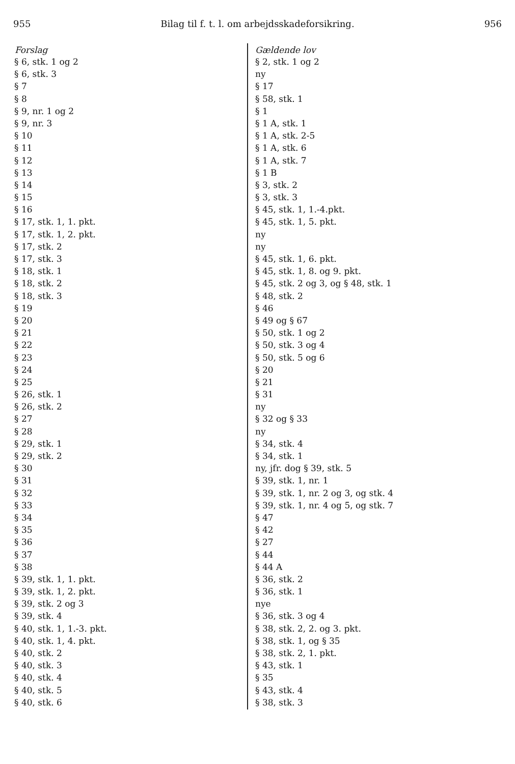955 Bilag til f. t. l. om arbejdsskadeforsikring. 956
| Forslag | Gældende lov |
| --- | --- |
| § 6, stk. 1 og 2 | § 2, stk. 1 og 2 |
| § 6, stk. 3 | ny |
| § 7 | § 17 |
| § 8 | § 58, stk. 1 |
| § 9, nr. 1 og 2 | § 1 |
| § 9, nr. 3 | § 1 A, stk. 1 |
| § 10 | § 1 A, stk. 2-5 |
| § 11 | § 1 A, stk. 6 |
| § 12 | § 1 A, stk. 7 |
| § 13 | § 1 B |
| § 14 | § 3, stk. 2 |
| § 15 | § 3, stk. 3 |
| § 16 | § 45, stk. 1, 1.-4.pkt. |
| § 17, stk. 1, 1. pkt. | § 45, stk. 1, 5. pkt. |
| § 17, stk. 1, 2. pkt. | ny |
| § 17, stk. 2 | ny |
| § 17, stk. 3 | § 45, stk. 1, 6. pkt. |
| § 18, stk. 1 | § 45, stk. 1, 8. og 9. pkt. |
| § 18, stk. 2 | § 45, stk. 2 og 3, og § 48, stk. 1 |
| § 18, stk. 3 | § 48, stk. 2 |
| § 19 | § 46 |
| § 20 | § 49 og § 67 |
| § 21 | § 50, stk. 1 og 2 |
| § 22 | § 50, stk. 3 og 4 |
| § 23 | § 50, stk. 5 og 6 |
| § 24 | § 20 |
| § 25 | § 21 |
| § 26, stk. 1 | § 31 |
| § 26, stk. 2 | ny |
| § 27 | § 32 og § 33 |
| § 28 | ny |
| § 29, stk. 1 | § 34, stk. 4 |
| § 29, stk. 2 | § 34, stk. 1 |
| § 30 | ny, jfr. dog § 39, stk. 5 |
| § 31 | § 39, stk. 1, nr. 1 |
| § 32 | § 39, stk. 1, nr. 2 og 3, og stk. 4 |
| § 33 | § 39, stk. 1, nr. 4 og 5, og stk. 7 |
| § 34 | § 47 |
| § 35 | § 42 |
| § 36 | § 27 |
| § 37 | § 44 |
| § 38 | § 44 A |
| § 39, stk. 1, 1. pkt. | § 36, stk. 2 |
| § 39, stk. 1, 2. pkt. | § 36, stk. 1 |
| § 39, stk. 2 og 3 | nye |
| § 39, stk. 4 | § 36, stk. 3 og 4 |
| § 40, stk. 1, 1.-3. pkt. | § 38, stk. 2, 2. og 3. pkt. |
| § 40, stk. 1, 4. pkt. | § 38, stk. 1, og § 35 |
| § 40, stk. 2 | § 38, stk. 2, 1. pkt. |
| § 40, stk. 3 | § 43, stk. 1 |
| § 40, stk. 4 | § 35 |
| § 40, stk. 5 | § 43, stk. 4 |
| § 40, stk. 6 | § 38, stk. 3 |